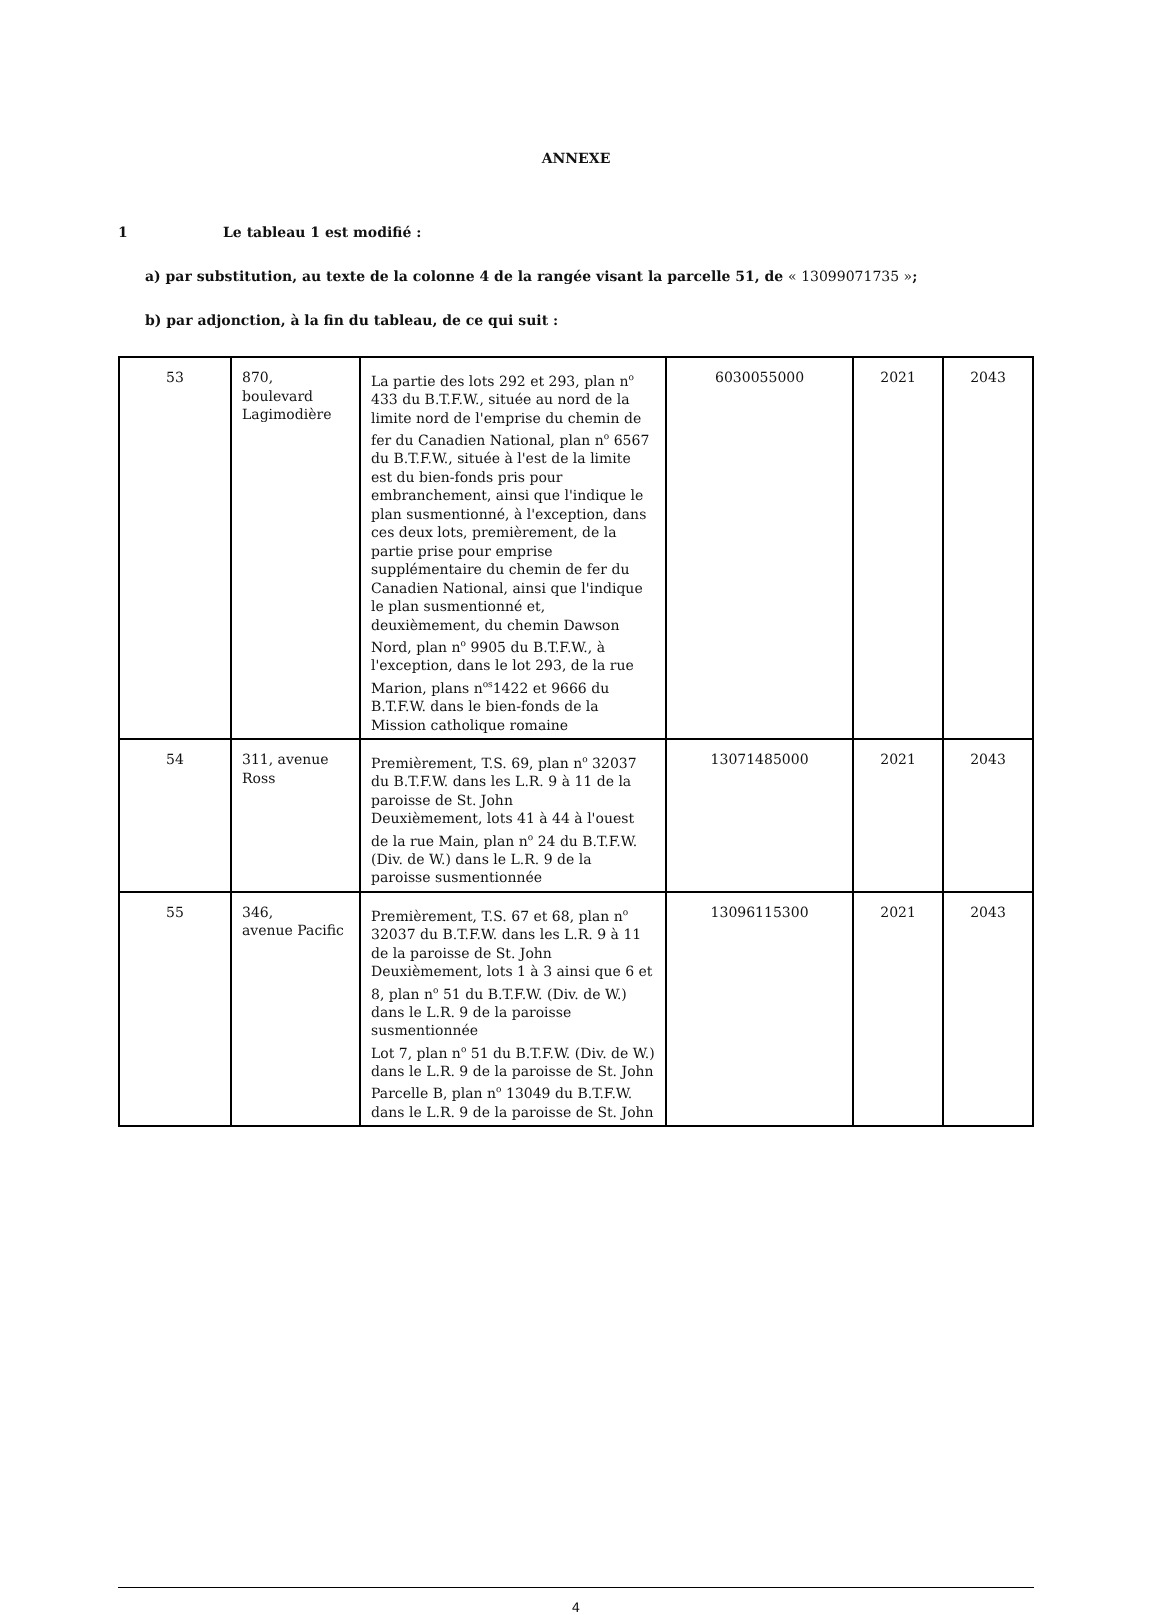ANNEXE
1 Le tableau 1 est modifié :
a) par substitution, au texte de la colonne 4 de la rangée visant la parcelle 51, de « 13099071735 »;
b) par adjonction, à la fin du tableau, de ce qui suit :
| 53 | 870, boulevard Lagimodière | La partie des lots 292 et 293, plan n<sup>o</sup> 433 du B.T.F.W., située au nord de la limite nord de l'emprise du chemin de fer du Canadien National, plan n<sup>o</sup> 6567 du B.T.F.W., située à l'est de la limite est du bien-fonds pris pour embranchement, ainsi que l'indique le plan susmentionné, à l'exception, dans ces deux lots, premièrement, de la partie prise pour emprise supplémentaire du chemin de fer du Canadien National, ainsi que l'indique le plan susmentionné et, deuxièmement, du chemin Dawson Nord, plan n<sup>o</sup> 9905 du B.T.F.W., à l'exception, dans le lot 293, de la rue Marion, plans n<sup>os</sup>1422 et 9666 du B.T.F.W. dans le bien-fonds de la Mission catholique romaine | 6030055000 | 2021 | 2043 |
| 54 | 311, avenue Ross | Premièrement, T.S. 69, plan n<sup>o</sup> 32037 du B.T.F.W. dans les L.R. 9 à 11 de la paroisse de St. John Deuxièmement, lots 41 à 44 à l'ouest de la rue Main, plan n<sup>o</sup> 24 du B.T.F.W. (Div. de W.) dans le L.R. 9 de la paroisse susmentionnée | 13071485000 | 2021 | 2043 |
| 55 | 346, avenue Pacific | Premièrement, T.S. 67 et 68, plan n<sup>o</sup> 32037 du B.T.F.W. dans les L.R. 9 à 11 de la paroisse de St. John Deuxièmement, lots 1 à 3 ainsi que 6 et 8, plan n<sup>o</sup> 51 du B.T.F.W. (Div. de W.) dans le L.R. 9 de la paroisse susmentionnée Lot 7, plan n<sup>o</sup> 51 du B.T.F.W. (Div. de W.) dans le L.R. 9 de la paroisse de St. John Parcelle B, plan n<sup>o</sup> 13049 du B.T.F.W. dans le L.R. 9 de la paroisse de St. John | 13096115300 | 2021 | 2043 |
4